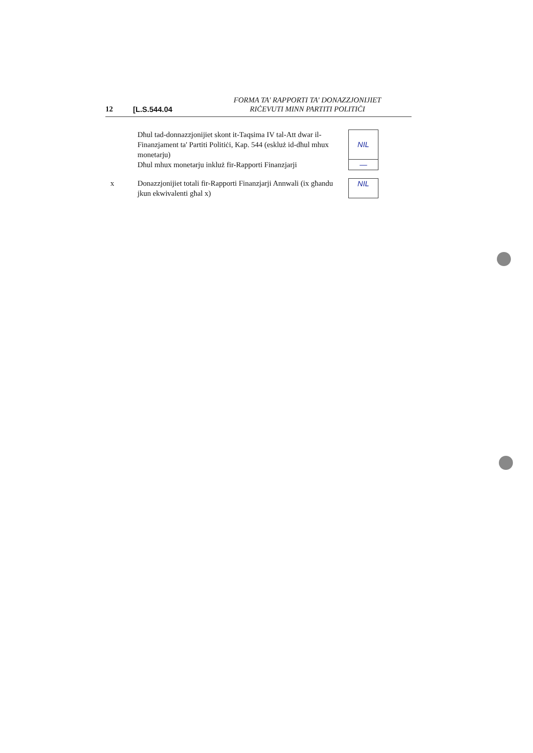12
[L.S.544.04
FORMA TA' RAPPORTI TA' DONAZZJONIJIET
RIĊEVUTI MINN PARTITI POLITIĊI
Dħul tad-donnazzjonijiet skont it-Taqsima IV tal-Att dwar il-Finanzjament ta' Partiti Politiċi, Kap. 544 (eskluż id-dħul mhux monetarju)
Dħul mhux monetarju inkluż fir-Rapporti Finanzjarji
NIL
—
x Donazzjonijiet totali fir-Rapporti Finanzjarji Annwali (ix għandu jkun ekwivalenti għal x)
NIL